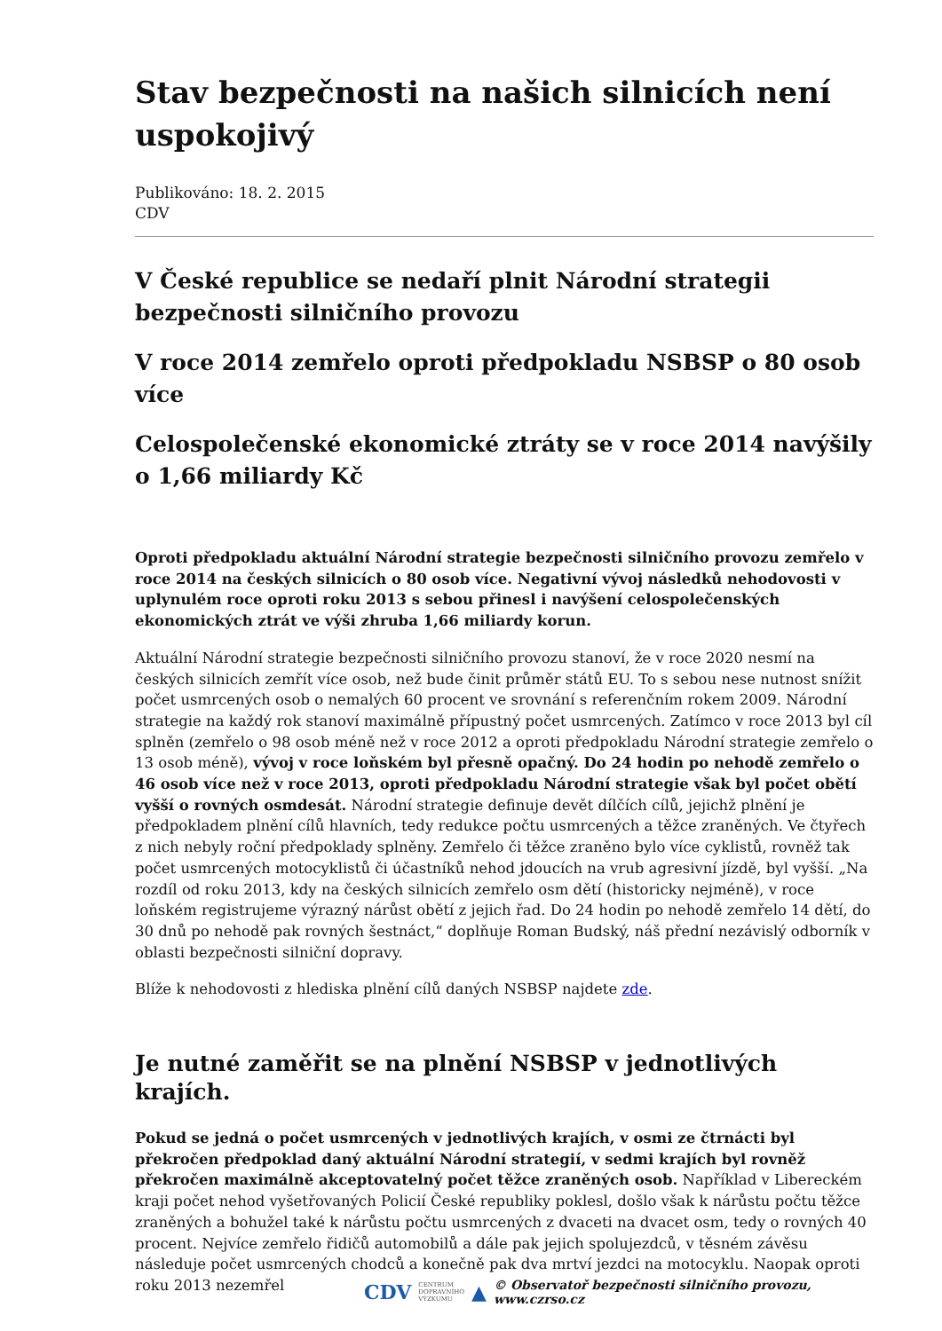Stav bezpečnosti na našich silnicích není uspokojivý
Publikováno: 18. 2. 2015
CDV
V České republice se nedaří plnit Národní strategii bezpečnosti silničního provozu
V roce 2014 zemřelo oproti předpokladu NSBSP o 80 osob více
Celospolečenské ekonomické ztráty se v roce 2014 navýšily o 1,66 miliardy Kč
Oproti předpokladu aktuální Národní strategie bezpečnosti silničního provozu zemřelo v roce 2014 na českých silnicích o 80 osob více. Negativní vývoj následků nehodovosti v uplynulém roce oproti roku 2013 s sebou přinesl i navýšení celospolečenských ekonomických ztrát ve výši zhruba 1,66 miliardy korun.
Aktuální Národní strategie bezpečnosti silničního provozu stanoví, že v roce 2020 nesmí na českých silnicích zemřít více osob, než bude činit průměr států EU. To s sebou nese nutnost snížit počet usmrcených osob o nemalých 60 procent ve srovnání s referenčním rokem 2009. Národní strategie na každý rok stanoví maximálně přípustný počet usmrcených. Zatímco v roce 2013 byl cíl splněn (zemřelo o 98 osob méně než v roce 2012 a oproti předpokladu Národní strategie zemřelo o 13 osob méně), vývoj v roce loňském byl přesně opačný. Do 24 hodin po nehodě zemřelo o 46 osob více než v roce 2013, oproti předpokladu Národní strategie však byl počet obětí vyšší o rovných osmdesát. Národní strategie definuje devět dílčích cílů, jejichž plnění je předpokladem plnění cílů hlavních, tedy redukce počtu usmrcených a těžce zraněných. Ve čtyřech z nich nebyly roční předpoklady splněny. Zemřelo či těžce zraněno bylo více cyklistů, rovněž tak počet usmrcených motocyklistů či účastníků nehod jdoucích na vrub agresivní jízdě, byl vyšší. „Na rozdíl od roku 2013, kdy na českých silnicích zemřelo osm dětí (historicky nejméně), v roce loňském registrujeme výrazný nárůst obětí z jejich řad. Do 24 hodin po nehodě zemřelo 14 dětí, do 30 dnů po nehodě pak rovných šestnáct,“ doplňuje Roman Budský, náš přední nezávislý odborník v oblasti bezpečnosti silniční dopravy.
Blíže k nehodovosti z hlediska plnění cílů daných NSBSP najdete zde.
Je nutné zaměřit se na plnění NSBSP v jednotlivých krajích.
Pokud se jedná o počet usmrcených v jednotlivých krajích, v osmi ze čtrnácti byl překročen předpoklad daný aktuální Národní strategií, v sedmi krajích byl rovněž překročen maximálně akceptovatelný počet těžce zraněných osob. Například v Libereckém kraji počet nehod vyšetřovaných Policií České republiky poklesl, došlo však k nárůstu počtu těžce zraněných a bohužel také k nárůstu počtu usmrcených z dvaceti na dvacet osm, tedy o rovných 40 procent. Nejvíce zemřelo řidičů automobilů a dále pak jejich spolujezdců, v těsném závěsu následuje počet usmrcených chodců a konečně pak dva mrtví jezdci na motocyklu. Naopak oproti roku 2013 nezemřel
CDV CENTRUM
DOPRAVNÍHO
VÝZKUMU ▲ © Observatoř bezpečnosti silničního provozu, www.czrso.cz